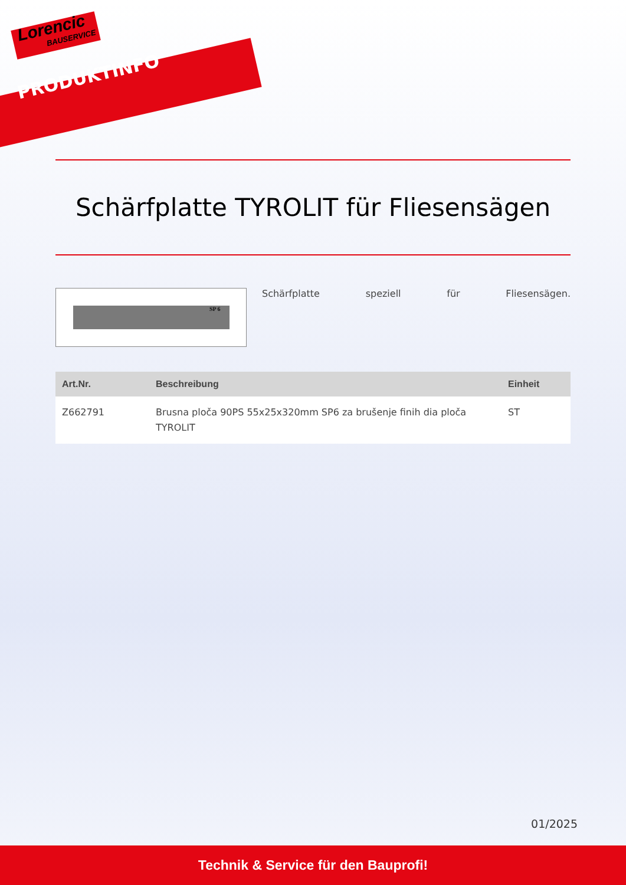Lorencic
BAUSERVICE
PRODUKTINFO
Schärfplatte TYROLIT für Fliesensägen
SP 6
Schärfplatte speziell für Fliesensägen.
| Art.Nr. | Beschreibung | Einheit |
| --- | --- | --- |
| Z662791 | Brusna ploča 90PS 55x25x320mm SP6 za brušenje finih dia ploča TYROLIT | ST |
01/2025
Technik & Service für den Bauprofi!